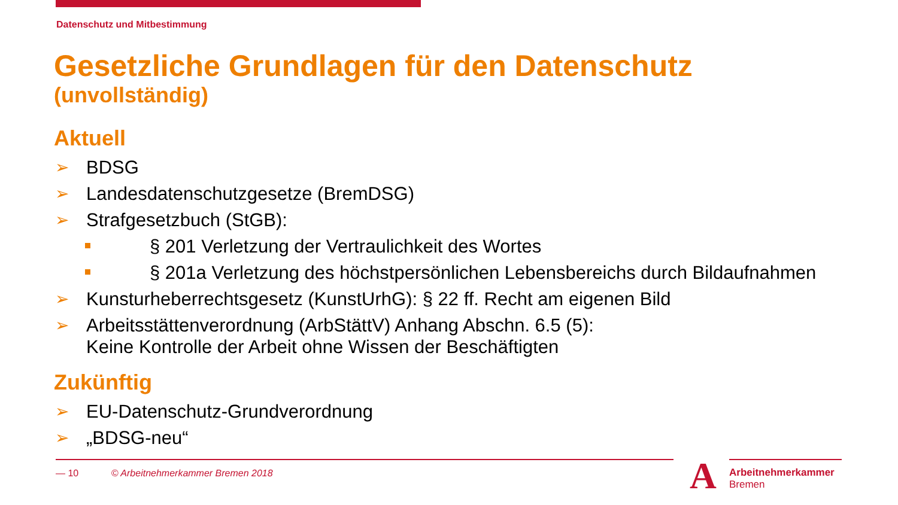Datenschutz und Mitbestimmung
Gesetzliche Grundlagen für den Datenschutz
(unvollständig)
Aktuell
➢ BDSG
➢ Landesdatenschutzgesetze (BremDSG)
➢ Strafgesetzbuch (StGB):
§ 201 Verletzung der Vertraulichkeit des Wortes
§ 201a Verletzung des höchstpersönlichen Lebensbereichs durch Bildaufnahmen
➢ Kunsturheberrechtsgesetz (KunstUrhG): § 22 ff. Recht am eigenen Bild
➢ Arbeitsstättenverordnung (ArbStättV) Anhang Abschn. 6.5 (5):
Keine Kontrolle der Arbeit ohne Wissen der Beschäftigten
Zukünftig
➢ EU-Datenschutz-Grundverordnung
➢ „BDSG-neu“
— 10 © Arbeitnehmerkammer Bremen 2018
A
Arbeitnehmerkammer
Bremen